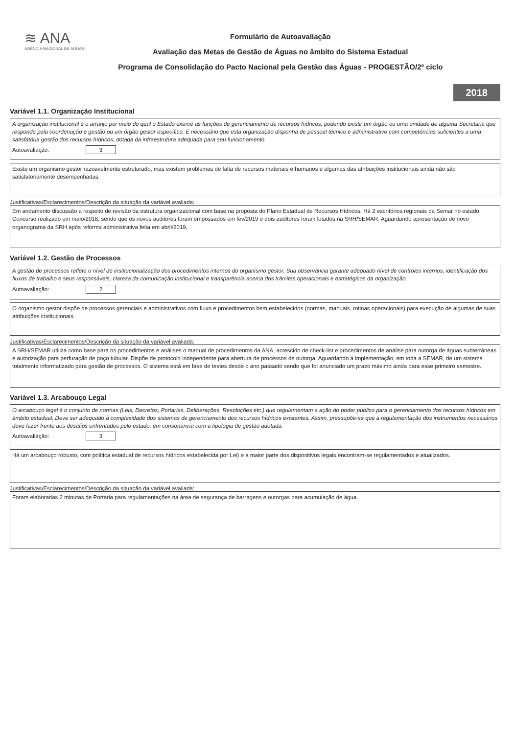≋ ANA
AGÊNCIA NACIONAL DE ÁGUAS
Formulário de Autoavaliação
Avaliação das Metas de Gestão de Águas no âmbito do Sistema Estadual
Programa de Consolidação do Pacto Nacional pela Gestão das Águas - PROGESTÃO/2º ciclo
2018
Variável 1.1. Organização Institucional
A organização institucional é o arranjo por meio do qual o Estado exerce as funções de gerenciamento de recursos hídricos, podendo existir um órgão ou uma unidade de alguma Secretaria que responde pela coordenação e gestão ou um órgão gestor específico. É necessário que esta organização disponha de pessoal técnico e administrativo com competências suficientes a uma satisfatória gestão dos recursos hídricos, dotada da infraestrutura adequada para seu funcionamento.
Autoavaliação: 3
Existe um organismo gestor razoavelmente estruturado, mas existem problemas de falta de recursos materiais e humanos e algumas das atribuições institucionais ainda não são satisfatoriamente desempenhadas.
Justificativas/Esclarecimentos/Descrição da situação da variável avaliada:
Em andamento discussão a respeito de revisão da estrutura organizacional com base na proposta do Plano Estadual de Recursos Hídricos. Há 2 escritórios regionais da Semar no estado. Concurso realizado em maio/2018, sendo que os novos auditores foram empossados em fev/2019 e dois auditores foram lotados na SRH/SEMAR. Aguardando apresentação de novo organograma da SRH após reforma administrativa feita em abril/2019.
Variável 1.2. Gestão de Processos
A gestão de processos reflete o nível de institucionalização dos procedimentos internos do organismo gestor. Sua observância garante adequado nível de controles internos, identificação dos fluxos de trabalho e seus responsáveis, clareza da comunicação institucional e transparência acerca dos trâmites operacionais e estratégicos da organização.
Autoavaliação: 2
O organismo gestor dispõe de processos gerenciais e administrativos com fluxo e procedimentos bem estabelecidos (normas, manuais, rotinas operacionais) para execução de algumas de suas atribuições institucionais.
Justificativas/Esclarecimentos/Descrição da situação da variável avaliada:
A SRH/SEMAR utiliza como base para os procedimentos e análises o manual de procedimentos da ANA, acrescido de check-list e procedimentos de análise para outorga de águas subterrâneas e autorização para perfuração de poço tubular. Dispõe de protocolo independente para abertura de processos de outorga. Aguardando a implementação, em toda a SEMAR, de um sistema totalmente informatizado para gestão de processos. O sistema está em fase de testes desde o ano passado sendo que foi anunciado um prazo máximo ainda para esse primeiro semestre.
Variável 1.3. Arcabouço Legal
O arcabouço legal é o conjunto de normas (Leis, Decretos, Portarias, Deliberações, Resoluções etc.) que regulamentam a ação do poder público para o gerenciamento dos recursos hídricos em âmbito estadual. Deve ser adequado à complexidade dos sistemas de gerenciamento dos recursos hídricos existentes. Assim, pressupõe-se que a regulamentação dos instrumentos necessários deve fazer frente aos desafios enfrentados pelo estado, em consonância com a tipologia de gestão adotada.
Autoavaliação: 3
Há um arcabouço robusto, com política estadual de recursos hídricos estabelecida por Lei) e a maior parte dos dispositivos legais encontram-se regulamentados e atualizados.
Justificativas/Esclarecimentos/Descrição da situação da variável avaliada:
Foram elaboradas 2 minutas de Portaria para regulamentações na área de segurança de barragens e outorgas para acumulação de água.